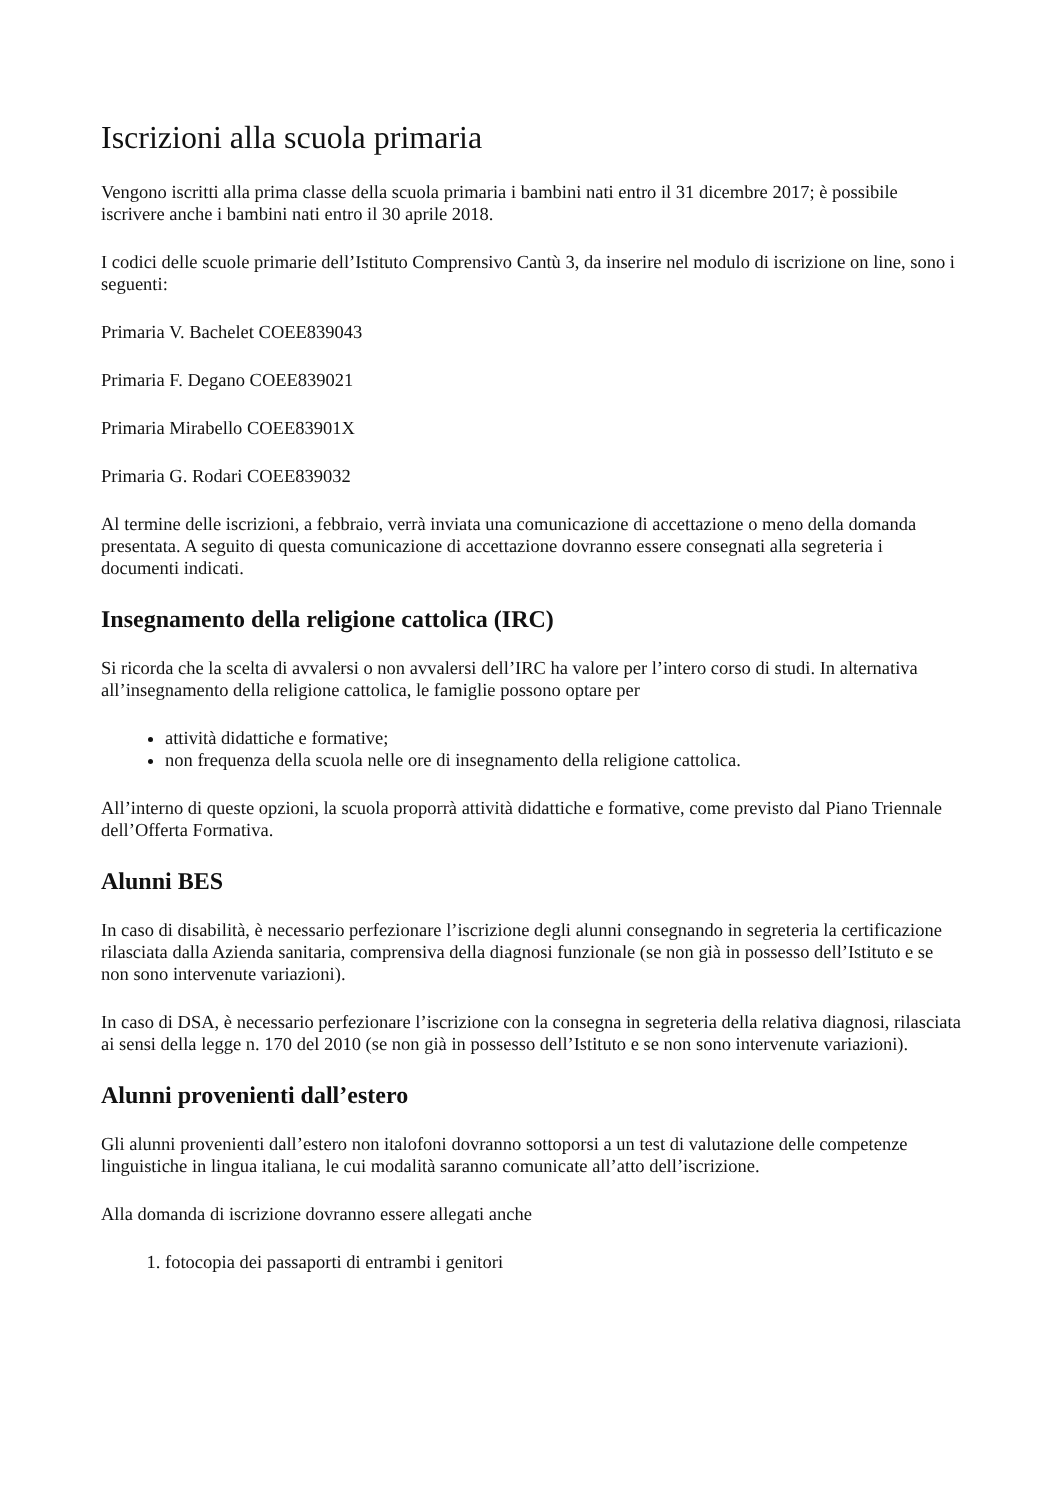Iscrizioni alla scuola primaria
Vengono iscritti alla prima classe della scuola primaria i bambini nati entro il 31 dicembre 2017; è possibile iscrivere anche i bambini nati entro il 30 aprile 2018.
I codici delle scuole primarie dell’Istituto Comprensivo Cantù 3, da inserire nel modulo di iscrizione on line, sono i seguenti:
Primaria V. Bachelet COEE839043
Primaria F. Degano COEE839021
Primaria Mirabello COEE83901X
Primaria G. Rodari COEE839032
Al termine delle iscrizioni, a febbraio, verrà inviata una comunicazione di accettazione o meno della domanda presentata. A seguito di questa comunicazione di accettazione dovranno essere consegnati alla segreteria i documenti indicati.
Insegnamento della religione cattolica (IRC)
Si ricorda che la scelta di avvalersi o non avvalersi dell’IRC ha valore per l’intero corso di studi. In alternativa all’insegnamento della religione cattolica, le famiglie possono optare per
attività didattiche e formative;
non frequenza della scuola nelle ore di insegnamento della religione cattolica.
All’interno di queste opzioni, la scuola proporrà attività didattiche e formative, come previsto dal Piano Triennale dell’Offerta Formativa.
Alunni BES
In caso di disabilità, è necessario perfezionare l’iscrizione degli alunni consegnando in segreteria la certificazione rilasciata dalla Azienda sanitaria, comprensiva della diagnosi funzionale (se non già in possesso dell’Istituto e se non sono intervenute variazioni).
In caso di DSA, è necessario perfezionare l’iscrizione con la consegna in segreteria della relativa diagnosi, rilasciata ai sensi della legge n. 170 del 2010 (se non già in possesso dell’Istituto e se non sono intervenute variazioni).
Alunni provenienti dall’estero
Gli alunni provenienti dall’estero non italofoni dovranno sottoporsi a un test di valutazione delle competenze linguistiche in lingua italiana, le cui modalità saranno comunicate all’atto dell’iscrizione.
Alla domanda di iscrizione dovranno essere allegati anche
1. fotocopia dei passaporti di entrambi i genitori